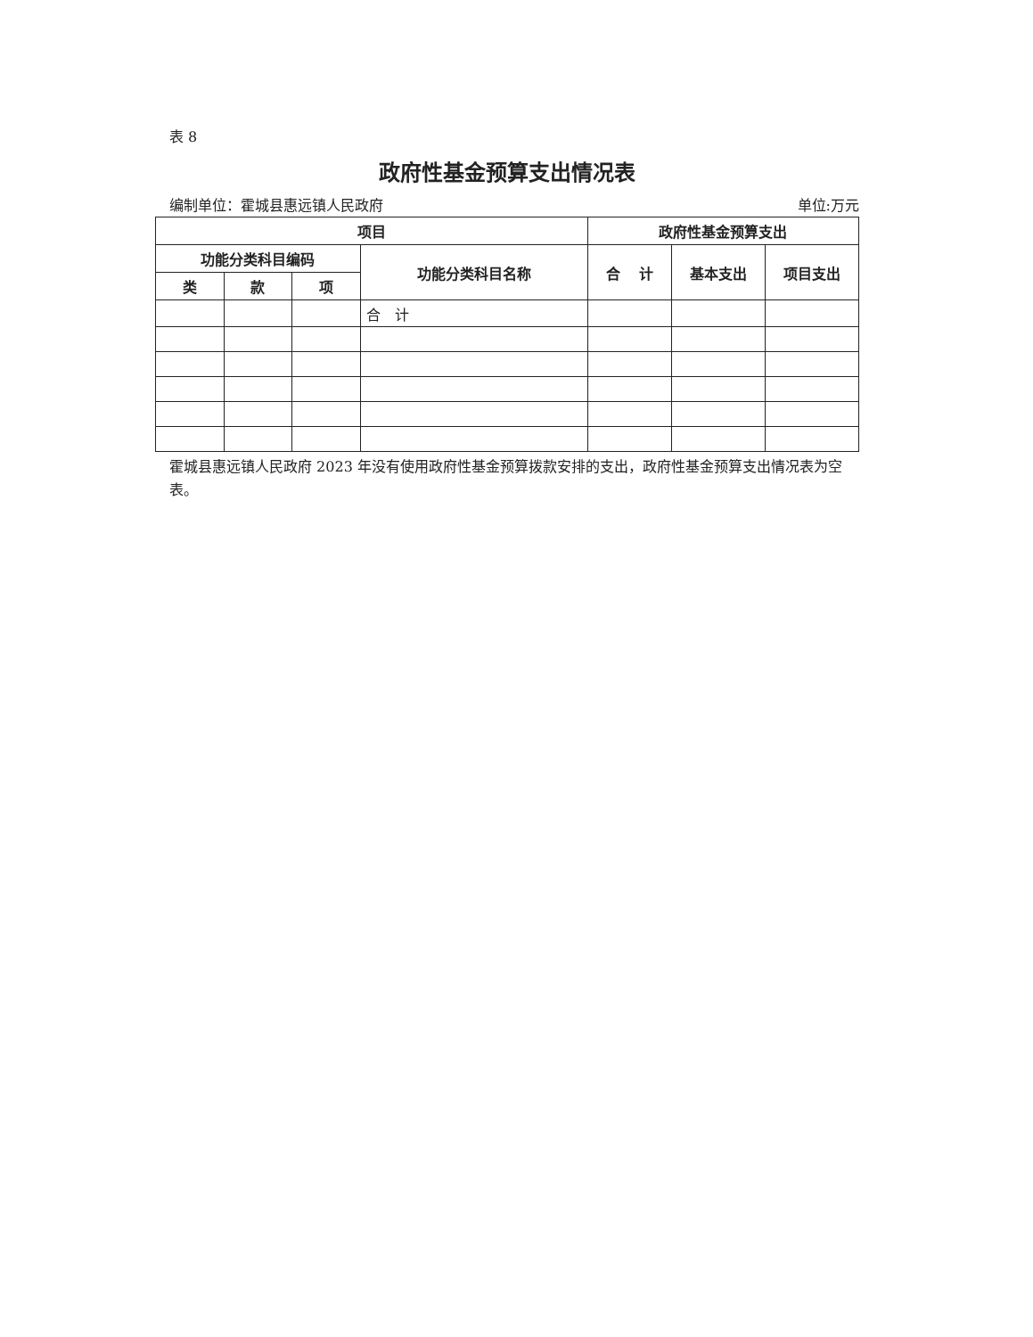表 8
政府性基金预算支出情况表
编制单位：霍城县惠远镇人民政府 单位:万元
| 项目 | | | | 政府性基金预算支出 | | |
| --- | --- | --- | --- | --- | --- | --- |
| 功能分类科目编码 | | | 功能分类科目名称 | 合 计 | 基本支出 | 项目支出 |
| 类 | 款 | 项 | | | | |
| | | | 合 计 | | | |
霍城县惠远镇人民政府 2023 年没有使用政府性基金预算拨款安排的支出，政府性基金预算支出情况表为空表。